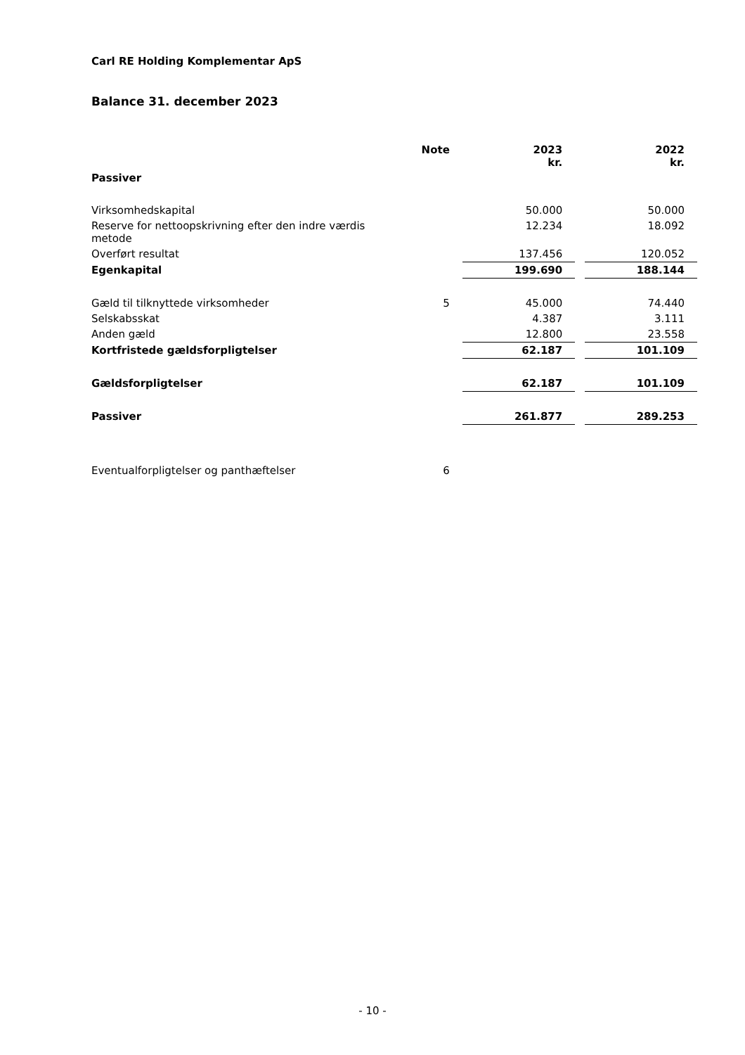Carl RE Holding Komplementar ApS
Balance 31. december 2023
| | Note | 2023 kr. | | 2022 kr. |
| --- | --- | --- | --- | --- |
| Passiver | | | | |
| Virksomhedskapital | | 50.000 | | 50.000 |
| Reserve for nettoopskrivning efter den indre værdis metode | | 12.234 | | 18.092 |
| Overført resultat | | 137.456 | | 120.052 |
| Egenkapital | | 199.690 | | 188.144 |
| Gæld til tilknyttede virksomheder | 5 | 45.000 | | 74.440 |
| Selskabsskat | | 4.387 | | 3.111 |
| Anden gæld | | 12.800 | | 23.558 |
| Kortfristede gældsforpligtelser | | 62.187 | | 101.109 |
| Gældsforpligtelser | | 62.187 | | 101.109 |
| Passiver | | 261.877 | | 289.253 |
| Eventualforpligtelser og panthæftelser | 6 | | | |
- 10 -